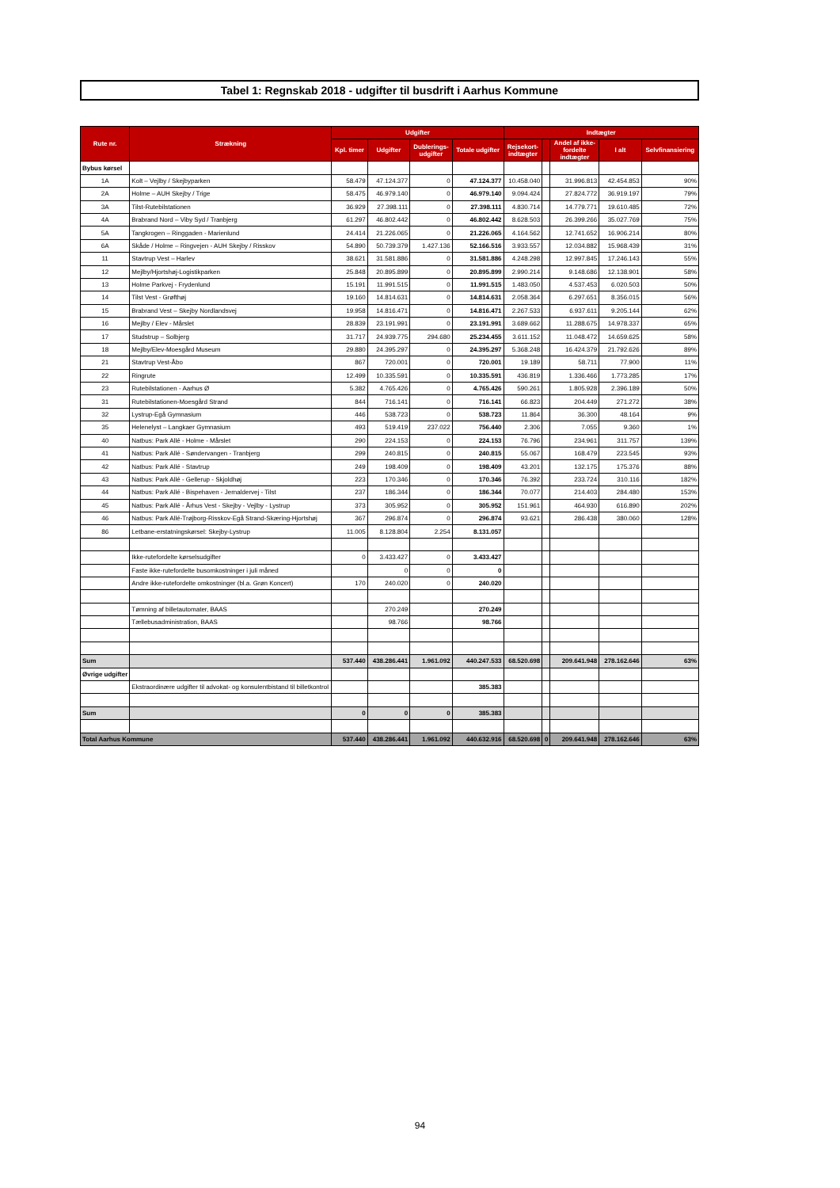Tabel 1: Regnskab 2018 - udgifter til busdrift i Aarhus Kommune
| Rute nr. | Strækning | Udgifter | | | | Indtægter | | | | |
| --- | --- | --- | --- | --- | --- | --- | --- | --- | --- | --- |
| | | Kpl. timer | Udgifter | Dublerings- udgifter | Totale udgifter | Rejsekort- indtægter | | Andel af ikke- fordelte indtægter | I alt | Selvfinansiering |
| Bybus kørsel | | | | | | | | | | |
| 1A | Kolt – Vejlby / Skejbyparken | 58.479 | 47.124.377 | 0 | 47.124.377 | 10.458.040 | | 31.996.813 | 42.454.853 | 90% |
| 2A | Holme – AUH Skejby / Trige | 58.475 | 46.979.140 | 0 | 46.979.140 | 9.094.424 | | 27.824.772 | 36.919.197 | 79% |
| 3A | Tilst-Rutebilstationen | 36.929 | 27.398.111 | 0 | 27.398.111 | 4.830.714 | | 14.779.771 | 19.610.485 | 72% |
| 4A | Brabrand Nord – Viby Syd / Tranbjerg | 61.297 | 46.802.442 | 0 | 46.802.442 | 8.628.503 | | 26.399.266 | 35.027.769 | 75% |
| 5A | Tangkrogen – Ringgaden - Marienlund | 24.414 | 21.226.065 | 0 | 21.226.065 | 4.164.562 | | 12.741.652 | 16.906.214 | 80% |
| 6A | Skåde / Holme – Ringvejen - AUH Skejby / Risskov | 54.890 | 50.739.379 | 1.427.136 | 52.166.516 | 3.933.557 | | 12.034.882 | 15.968.439 | 31% |
| 11 | Stavtrup Vest – Harlev | 38.621 | 31.581.886 | 0 | 31.581.886 | 4.248.298 | | 12.997.845 | 17.246.143 | 55% |
| 12 | Mejlby/Hjortshøj-Logistikparken | 25.848 | 20.895.899 | 0 | 20.895.899 | 2.990.214 | | 9.148.686 | 12.138.901 | 58% |
| 13 | Holme Parkvej - Frydenlund | 15.191 | 11.991.515 | 0 | 11.991.515 | 1.483.050 | | 4.537.453 | 6.020.503 | 50% |
| 14 | Tilst Vest - Grøfthøj | 19.160 | 14.814.631 | 0 | 14.814.631 | 2.058.364 | | 6.297.651 | 8.356.015 | 56% |
| 15 | Brabrand Vest – Skejby Nordlandsvej | 19.958 | 14.816.471 | 0 | 14.816.471 | 2.267.533 | | 6.937.611 | 9.205.144 | 62% |
| 16 | Mejlby / Elev - Mårslet | 28.839 | 23.191.991 | 0 | 23.191.991 | 3.689.662 | | 11.288.675 | 14.978.337 | 65% |
| 17 | Studstrup – Solbjerg | 31.717 | 24.939.775 | 294.680 | 25.234.455 | 3.611.152 | | 11.048.472 | 14.659.625 | 58% |
| 18 | Mejlby/Elev-Moesgård Museum | 29.880 | 24.395.297 | 0 | 24.395.297 | 5.368.248 | | 16.424.379 | 21.792.626 | 89% |
| 21 | Stavtrup Vest-Åbo | 867 | 720.001 | 0 | 720.001 | 19.189 | | 58.711 | 77.900 | 11% |
| 22 | Ringrute | 12.499 | 10.335.591 | 0 | 10.335.591 | 436.819 | | 1.336.466 | 1.773.285 | 17% |
| 23 | Rutebilstationen - Aarhus Ø | 5.382 | 4.765.426 | 0 | 4.765.426 | 590.261 | | 1.805.928 | 2.396.189 | 50% |
| 31 | Rutebilstationen-Moesgård Strand | 844 | 716.141 | 0 | 716.141 | 66.823 | | 204.449 | 271.272 | 38% |
| 32 | Lystrup-Egå Gymnasium | 446 | 538.723 | 0 | 538.723 | 11.864 | | 36.300 | 48.164 | 9% |
| 35 | Helenelyst – Langkaer Gymnasium | 493 | 519.419 | 237.022 | 756.440 | 2.306 | | 7.055 | 9.360 | 1% |
| 40 | Natbus: Park Allé - Holme - Mårslet | 290 | 224.153 | 0 | 224.153 | 76.796 | | 234.961 | 311.757 | 139% |
| 41 | Natbus: Park Allé - Søndervangen - Tranbjerg | 299 | 240.815 | 0 | 240.815 | 55.067 | | 168.479 | 223.545 | 93% |
| 42 | Natbus: Park Allé - Stavtrup | 249 | 198.409 | 0 | 198.409 | 43.201 | | 132.175 | 175.376 | 88% |
| 43 | Natbus: Park Allé - Gellerup - Skjoldhøj | 223 | 170.346 | 0 | 170.346 | 76.392 | | 233.724 | 310.116 | 182% |
| 44 | Natbus: Park Allé - Bispehaven - Jernaldervej - Tilst | 237 | 186.344 | 0 | 186.344 | 70.077 | | 214.403 | 284.480 | 153% |
| 45 | Natbus: Park Allé - Århus Vest - Skejby - Vejlby - Lystrup | 373 | 305.952 | 0 | 305.952 | 151.961 | | 464.930 | 616.890 | 202% |
| 46 | Natbus: Park Allé-Trøjborg-Risskov-Egå Strand-Skæring-Hjortshøj | 367 | 296.874 | 0 | 296.874 | 93.621 | | 286.438 | 380.060 | 128% |
| 86 | Letbane-erstatningskørsel: Skejby-Lystrup | 11.005 | 8.128.804 | 2.254 | 8.131.057 | | | | | |
| | Ikke-rutefordelte kørselsudgifter | 0 | 3.433.427 | 0 | 3.433.427 | | | | | |
| | Faste ikke-rutefordelte busomkostninger i juli måned | | 0 | 0 | 0 | | | | | |
| | Andre ikke-rutefordelte omkostninger (bl.a. Grøn Koncert) | 170 | 240.020 | 0 | 240.020 | | | | | |
| | Tømning af billetautomater, BAAS | | 270.249 | | 270.249 | | | | | |
| | Tællebusadministration, BAAS | | 98.766 | | 98.766 | | | | | |
| Sum | | 537.440 | 438.286.441 | 1.961.092 | 440.247.533 | 68.520.698 | | 209.641.948 | 278.162.646 | 63% |
| Øvrige udgifter | | | | | | | | | | |
| | Ekstraordinære udgifter til advokat- og konsulentbistand til billetkontrol | | | | 385.383 | | | | | |
| Sum | | 0 | 0 | 0 | 385.383 | | | | | |
| Total Aarhus Kommune | | 537.440 | 438.286.441 | 1.961.092 | 440.632.916 | 68.520.698 | 0 | 209.641.948 | 278.162.646 | 63% |
94